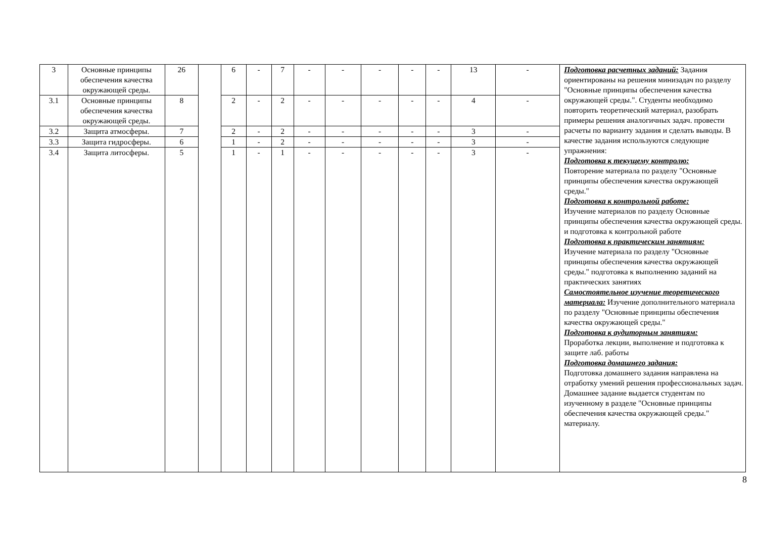| 3 | Основные принципы обеспечения качества окружающей среды. | 26 | | 6 | - | 7 | - | - | - | - | - | 13 | - | Подготовка расчетных заданий: Задания ориентированы на решения минизадач по разделу "Основные принципы обеспечения качества окружающей среды.". Студенты необходимо повторить теоретический материал, разобрать примеры решения аналогичных задач. провести расчеты по варианту задания и сделать выводы. В качестве задания используются следующие упражнения: Подготовка к текущему контролю: Повторение материала по разделу "Основные принципы обеспечения качества окружающей среды." Подготовка к контрольной работе: Изучение материалов по разделу Основные принципы обеспечения качества окружающей среды. и подготовка к контрольной работе Подготовка к практическим занятиям: Изучение материала по разделу "Основные принципы обеспечения качества окружающей среды." подготовка к выполнению заданий на практических занятиях Самостоятельное изучение теоретического материала: Изучение дополнительного материала по разделу "Основные принципы обеспечения качества окружающей среды." Подготовка к аудиторным занятиям: Проработка лекции, выполнение и подготовка к защите лаб. работы Подготовка домашнего задания: Подготовка домашнего задания направлена на отработку умений решения профессиональных задач. Домашнее задание выдается студентам по изученному в разделе "Основные принципы обеспечения качества окружающей среды." материалу. |
| 3.1 | Основные принципы обеспечения качества окружающей среды. | 8 | | 2 | - | 2 | - | - | - | - | - | 4 | - | |
| 3.2 | Защита атмосферы. | 7 | | 2 | - | 2 | - | - | - | - | - | 3 | - | |
| 3.3 | Защита гидросферы. | 6 | | 1 | - | 2 | - | - | - | - | - | 3 | - | |
| 3.4 | Защита литосферы. | 5 | | 1 | - | 1 | - | - | - | - | - | 3 | - | |
8